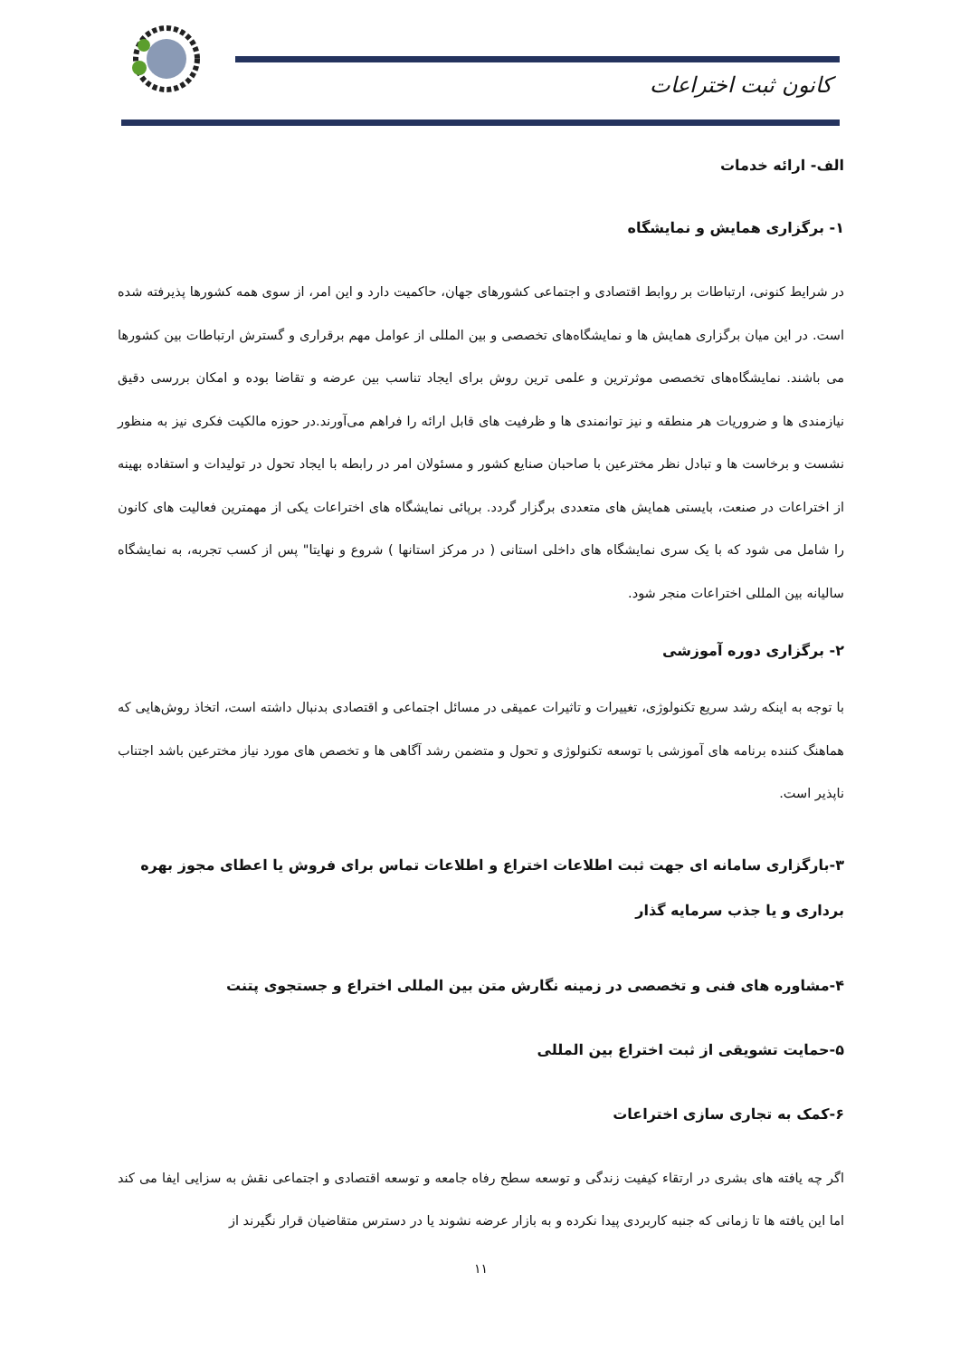کانون ثبت اختراعات
الف- ارائه خدمات
۱- برگزاری همایش و نمایشگاه
در شرایط کنونی، ارتباطات بر روابط اقتصادی و اجتماعی کشورهای جهان، حاکمیت دارد و این امر، از سوی همه کشورها پذیرفته شده است. در این میان برگزاری همایش ها و نمایشگاه‌های تخصصی و بین المللی از عوامل مهم برقراری و گسترش ارتباطات بین کشورها می باشند. نمایشگاه‌های تخصصی موثرترین و علمی ترین روش برای ایجاد تناسب بین عرضه و تقاضا بوده و امکان بررسی دقیق نیازمندی ها و ضروریات هر منطقه و نیز توانمندی ها و ظرفیت های قابل ارائه را فراهم می‌آورند.در حوزه مالکیت فکری نیز به منظور نشست و برخاست ها و تبادل نظر مخترعین با صاحبان صنایع کشور و مسئولان امر در رابطه با ایجاد تحول در تولیدات و استفاده بهینه از اختراعات در صنعت، بایستی همایش های متعددی برگزار گردد. برپائی نمایشگاه های اختراعات یکی از مهمترین فعالیت های کانون را شامل می شود که با یک سری نمایشگاه های داخلی استانی ( در مرکز استانها ) شروع و نهایتا" پس از کسب تجربه، به نمایشگاه سالیانه بین المللی اختراعات منجر شود.
۲- برگزاری دوره آموزشی
با توجه به اینکه رشد سریع تکنولوژی، تغییرات و تاثیرات عمیقی در مسائل اجتماعی و اقتصادی بدنبال داشته است، اتخاذ روش‌هایی که هماهنگ کننده برنامه های آموزشی با توسعه تکنولوژی و تحول و متضمن رشد آگاهی ها و تخصص های مورد نیاز مخترعین باشد اجتناب ناپذیر است.
۳-بارگزاری سامانه ای جهت ثبت اطلاعات اختراع و اطلاعات تماس برای فروش یا اعطای مجوز بهره برداری و یا جذب سرمایه گذار
۴-مشاوره های فنی و تخصصی در زمینه نگارش متن بین المللی اختراع و جستجوی پتنت
۵-حمایت تشویقی از ثبت اختراع بین المللی
۶-کمک به تجاری سازی اختراعات
اگر چه یافته های بشری در ارتقاء کیفیت زندگی و توسعه سطح رفاه جامعه و توسعه اقتصادی و اجتماعی نقش به سزایی ایفا می کند اما این یافته ها تا زمانی که جنبه کاربردی پیدا نکرده و به بازار عرضه نشوند یا در دسترس متقاضیان قرار نگیرند از
۱۱